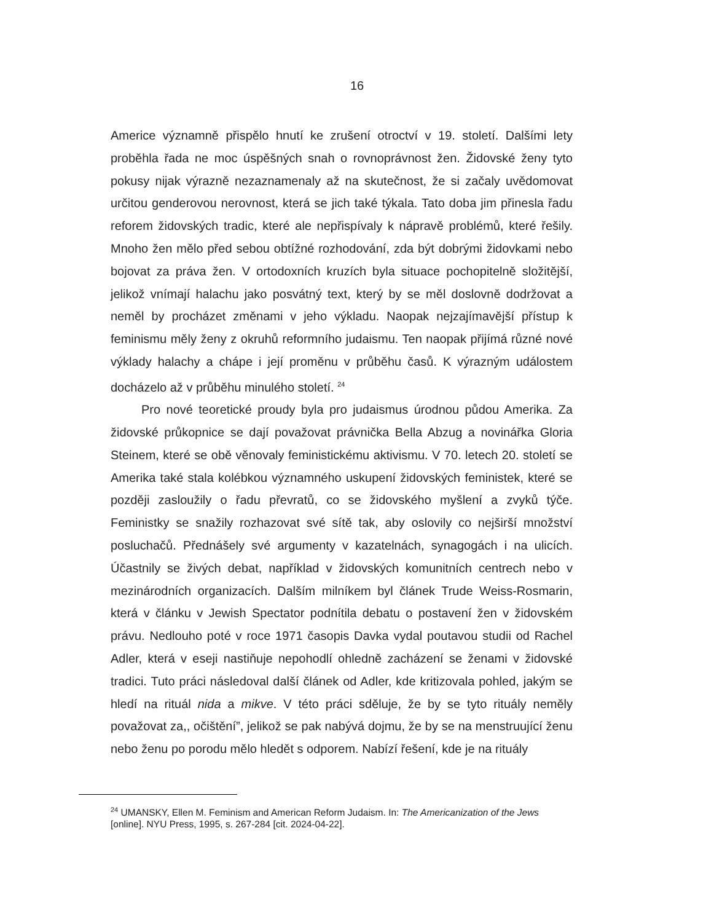16
Americe významně přispělo hnutí ke zrušení otroctví v 19. století. Dalšími lety proběhla řada ne moc úspěšných snah o rovnoprávnost žen. Židovské ženy tyto pokusy nijak výrazně nezaznamenaly až na skutečnost, že si začaly uvědomovat určitou genderovou nerovnost, která se jich také týkala. Tato doba jim přinesla řadu reforem židovských tradic, které ale nepřispívaly k nápravě problémů, které řešily. Mnoho žen mělo před sebou obtížné rozhodování, zda být dobrými židovkami nebo bojovat za práva žen. V ortodoxních kruzích byla situace pochopitelně složitější, jelikož vnímají halachu jako posvátný text, který by se měl doslovně dodržovat a neměl by procházet změnami v jeho výkladu. Naopak nejzajímavější přístup k feminismu měly ženy z okruhů reformního judaismu. Ten naopak přijímá různé nové výklady halachy a chápe i její proměnu v průběhu časů. K výrazným událostem docházelo až v průběhu minulého století. <sup>24</sup>
Pro nové teoretické proudy byla pro judaismus úrodnou půdou Amerika. Za židovské průkopnice se dají považovat právnička Bella Abzug a novinářka Gloria Steinem, které se obě věnovaly feministickému aktivismu. V 70. letech 20. století se Amerika také stala kolébkou významného uskupení židovských feministek, které se později zasloužily o řadu převratů, co se židovského myšlení a zvyků týče. Feministky se snažily rozhazovat své sítě tak, aby oslovily co nejširší množství posluchačů. Přednášely své argumenty v kazatelnách, synagogách i na ulicích. Účastnily se živých debat, například v židovských komunitních centrech nebo v mezinárodních organizacích. Dalším milníkem byl článek Trude Weiss-Rosmarin, která v článku v Jewish Spectator podnítila debatu o postavení žen v židovském právu. Nedlouho poté v roce 1971 časopis Davka vydal poutavou studii od Rachel Adler, která v eseji nastiňuje nepohodlí ohledně zacházení se ženami v židovské tradici. Tuto práci následoval další článek od Adler, kde kritizovala pohled, jakým se hledí na rituál nida a mikve. V této práci sděluje, že by se tyto rituály neměly považovat za,, očištění”, jelikož se pak nabývá dojmu, že by se na menstruující ženu nebo ženu po porodu mělo hledět s odporem. Nabízí řešení, kde je na rituály
<sup>24</sup> UMANSKY, Ellen M. Feminism and American Reform Judaism. In: The Americanization of the Jews [online]. NYU Press, 1995, s. 267-284 [cit. 2024-04-22].